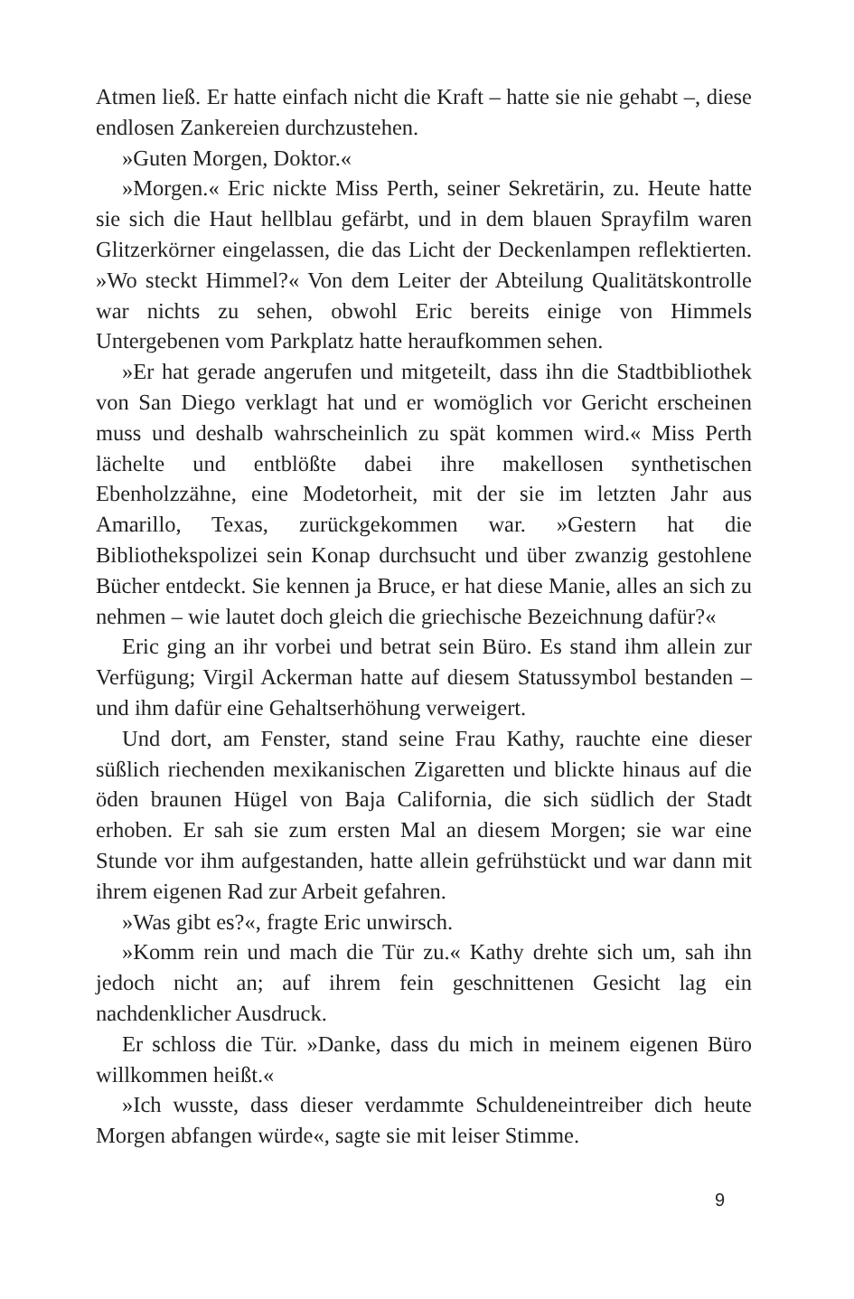Atmen ließ. Er hatte einfach nicht die Kraft – hatte sie nie gehabt –, diese endlosen Zankereien durchzustehen.
»Guten Morgen, Doktor.«
»Morgen.« Eric nickte Miss Perth, seiner Sekretärin, zu. Heute hatte sie sich die Haut hellblau gefärbt, und in dem blauen Sprayfilm waren Glitzerkörner eingelassen, die das Licht der Deckenlampen reflektierten. »Wo steckt Himmel?« Von dem Leiter der Abteilung Qualitätskontrolle war nichts zu sehen, obwohl Eric bereits einige von Himmels Untergebenen vom Parkplatz hatte heraufkommen sehen.
»Er hat gerade angerufen und mitgeteilt, dass ihn die Stadtbibliothek von San Diego verklagt hat und er womöglich vor Gericht erscheinen muss und deshalb wahrscheinlich zu spät kommen wird.« Miss Perth lächelte und entblößte dabei ihre makellosen synthetischen Ebenholzzähne, eine Modetorheit, mit der sie im letzten Jahr aus Amarillo, Texas, zurückgekommen war. »Gestern hat die Bibliothekspolizei sein Konap durchsucht und über zwanzig gestohlene Bücher entdeckt. Sie kennen ja Bruce, er hat diese Manie, alles an sich zu nehmen – wie lautet doch gleich die griechische Bezeichnung dafür?«
Eric ging an ihr vorbei und betrat sein Büro. Es stand ihm allein zur Verfügung; Virgil Ackerman hatte auf diesem Statussymbol bestanden – und ihm dafür eine Gehaltserhöhung verweigert.
Und dort, am Fenster, stand seine Frau Kathy, rauchte eine dieser süßlich riechenden mexikanischen Zigaretten und blickte hinaus auf die öden braunen Hügel von Baja California, die sich südlich der Stadt erhoben. Er sah sie zum ersten Mal an diesem Morgen; sie war eine Stunde vor ihm aufgestanden, hatte allein gefrühstückt und war dann mit ihrem eigenen Rad zur Arbeit gefahren.
»Was gibt es?«, fragte Eric unwirsch.
»Komm rein und mach die Tür zu.« Kathy drehte sich um, sah ihn jedoch nicht an; auf ihrem fein geschnittenen Gesicht lag ein nachdenklicher Ausdruck.
Er schloss die Tür. »Danke, dass du mich in meinem eigenen Büro willkommen heißt.«
»Ich wusste, dass dieser verdammte Schuldeneintreiber dich heute Morgen abfangen würde«, sagte sie mit leiser Stimme.
9